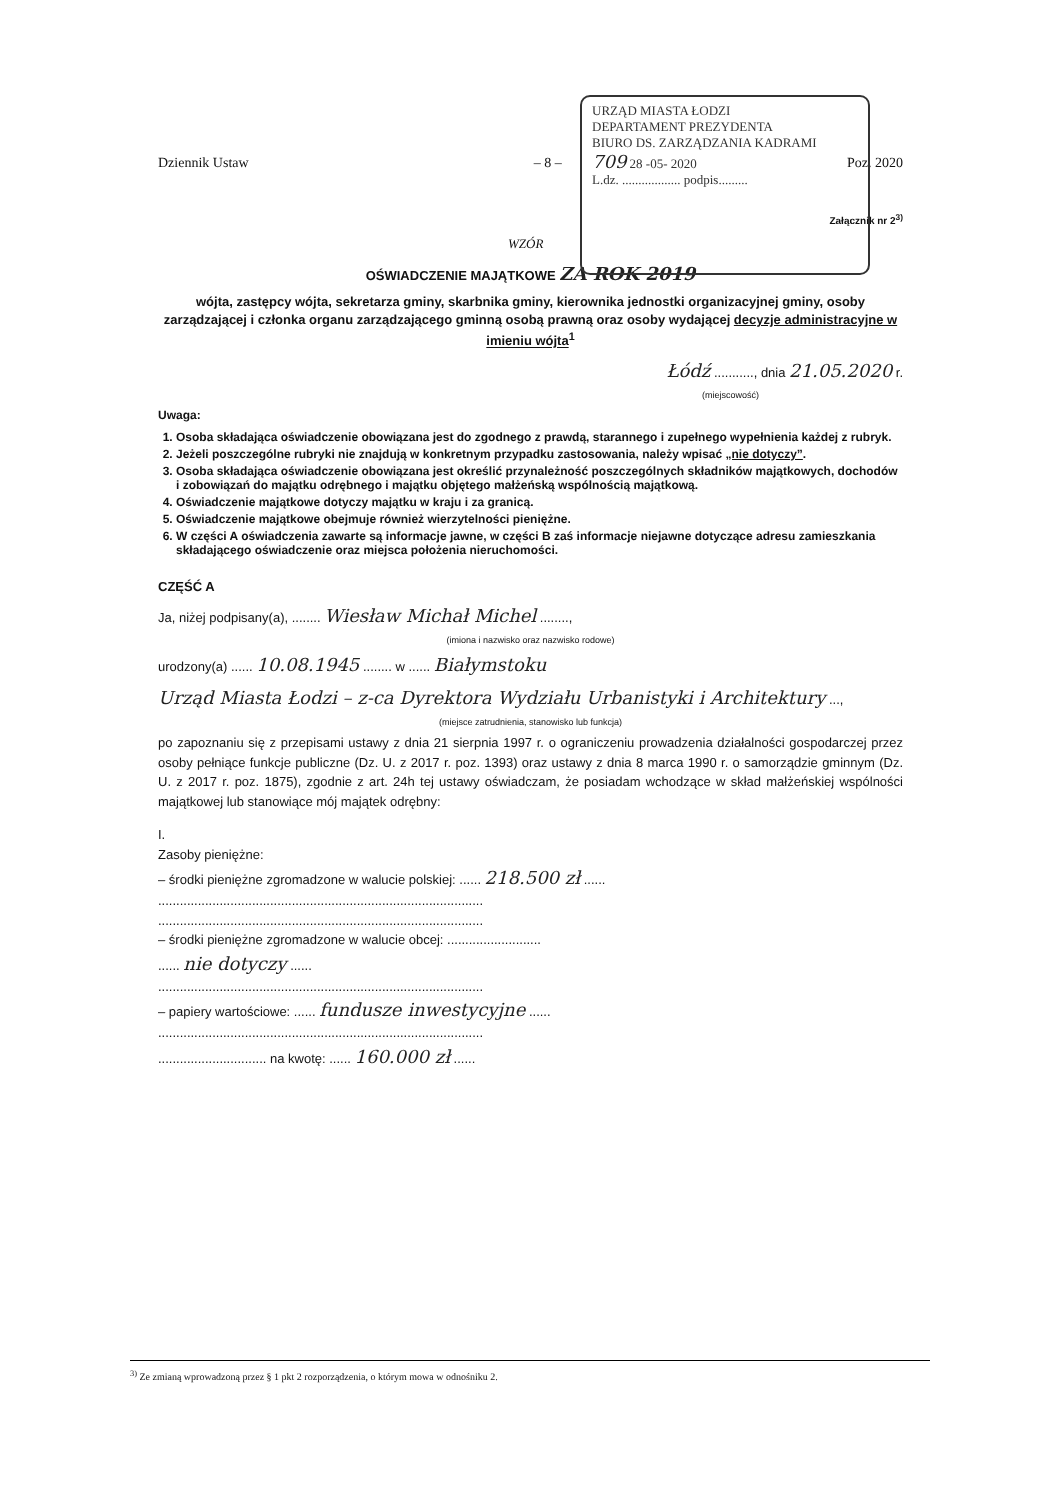URZĄD MIASTA ŁODZI
DEPARTAMENT PREZYDENTA
BIURO DS. ZARZĄDZANIA KADRAMI
709 28 -05- 2020
L.dz. .................. podpis.........
Dziennik Ustaw – 8 – Poz. 2020
Załącznik nr 2<sup>3)</sup>
WZÓR
OŚWIADCZENIE MAJĄTKOWE ZA ROK 2019
wójta, zastępcy wójta, sekretarza gminy, skarbnika gminy, kierownika jednostki organizacyjnej gminy, osoby zarządzającej i członka organu zarządzającego gminną osobą prawną oraz osoby wydającej decyzje administracyjne w imieniu wójta<sup>1</sup>
Łódź ..........., dnia 21.05.2020 r.
(miejscowość)
Uwaga:
1. Osoba składająca oświadczenie obowiązana jest do zgodnego z prawdą, starannego i zupełnego wypełnienia każdej z rubryk.
2. Jeżeli poszczególne rubryki nie znajdują w konkretnym przypadku zastosowania, należy wpisać „nie dotyczy”.
3. Osoba składająca oświadczenie obowiązana jest określić przynależność poszczególnych składników majątkowych, dochodów i zobowiązań do majątku odrębnego i majątku objętego małżeńską wspólnością majątkową.
4. Oświadczenie majątkowe dotyczy majątku w kraju i za granicą.
5. Oświadczenie majątkowe obejmuje również wierzytelności pieniężne.
6. W części A oświadczenia zawarte są informacje jawne, w części B zaś informacje niejawne dotyczące adresu zamieszkania składającego oświadczenie oraz miejsca położenia nieruchomości.
CZĘŚĆ A
Ja, niżej podpisany(a), ........ Wiesław Michał Michel ........,
(imiona i nazwisko oraz nazwisko rodowe)
urodzony(a) ...... 10.08.1945 ........ w ...... Białymstoku
Urząd Miasta Łodzi – z-ca Dyrektora Wydziału Urbanistyki i Architektury ...,
(miejsce zatrudnienia, stanowisko lub funkcja)
po zapoznaniu się z przepisami ustawy z dnia 21 sierpnia 1997 r. o ograniczeniu prowadzenia działalności gospodarczej przez osoby pełniące funkcje publiczne (Dz. U. z 2017 r. poz. 1393) oraz ustawy z dnia 8 marca 1990 r. o samorządzie gminnym (Dz. U. z 2017 r. poz. 1875), zgodnie z art. 24h tej ustawy oświadczam, że posiadam wchodzące w skład małżeńskiej wspólności majątkowej lub stanowiące mój majątek odrębny:
I.
Zasoby pieniężne:
– środki pieniężne zgromadzone w walucie polskiej: ...... 218.500 zł ......
..........................................................................................
..........................................................................................
– środki pieniężne zgromadzone w walucie obcej: ..........................
...... nie dotyczy ......
..........................................................................................
– papiery wartościowe: ...... fundusze inwestycyjne ......
..........................................................................................
.............................. na kwotę: ...... 160.000 zł ......
<sup>3)</sup> Ze zmianą wprowadzoną przez § 1 pkt 2 rozporządzenia, o którym mowa w odnośniku 2.